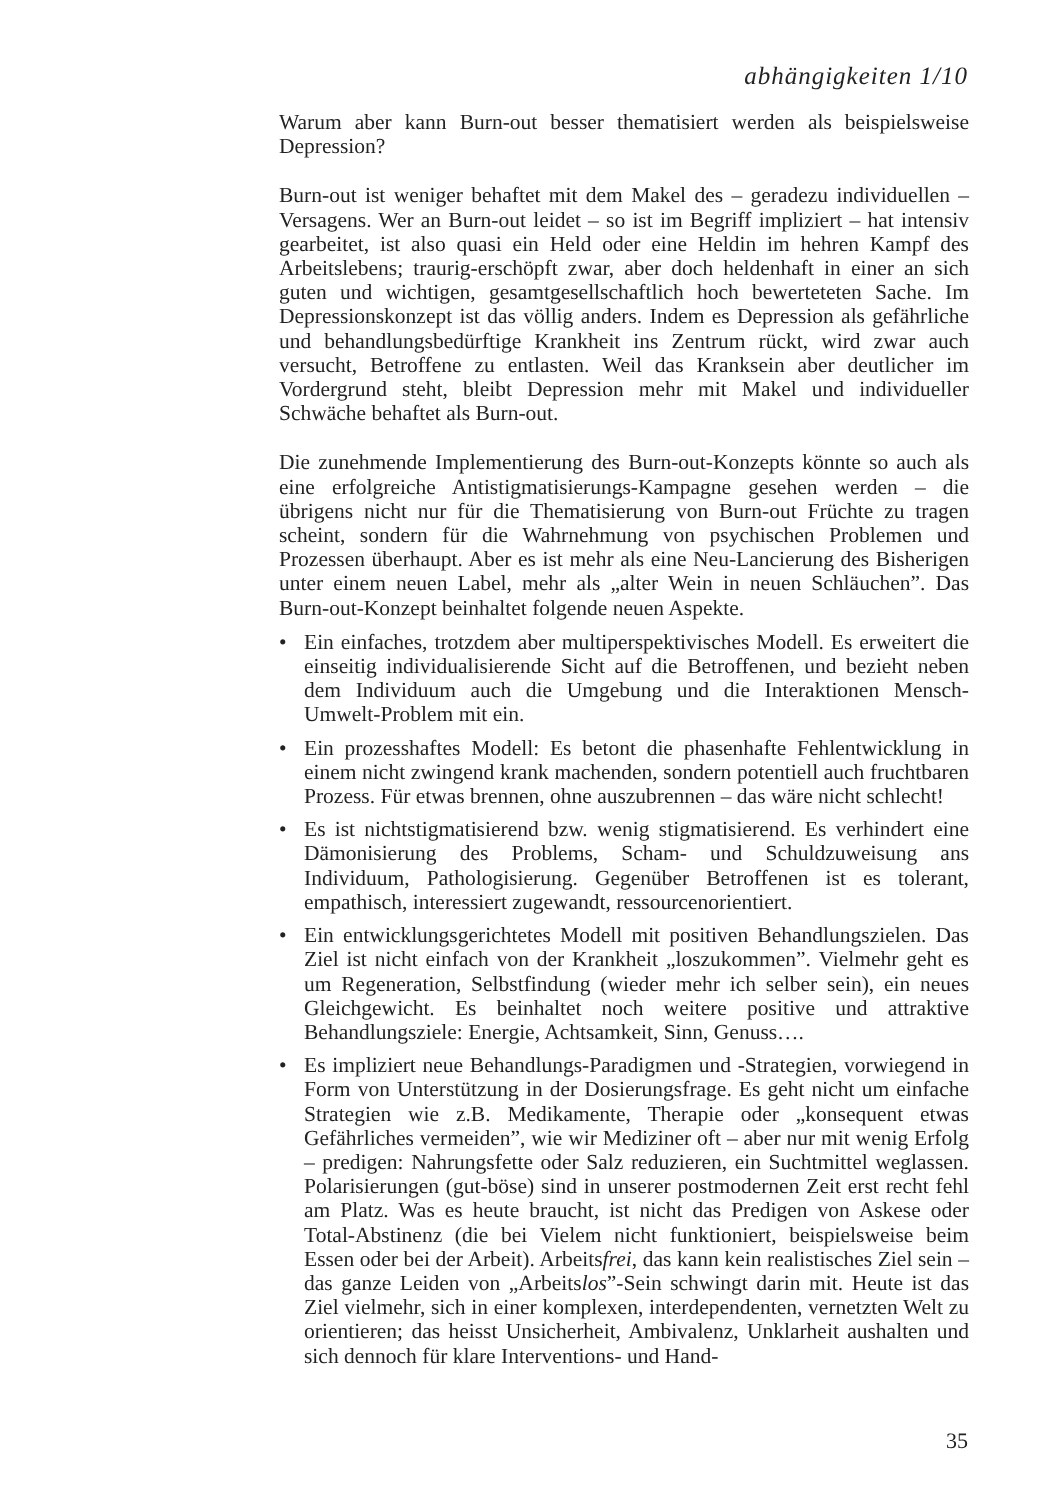abhängigkeiten 1/10
Warum aber kann Burn-out besser thematisiert werden als beispielsweise Depression?
Burn-out ist weniger behaftet mit dem Makel des – geradezu individuellen – Versagens. Wer an Burn-out leidet – so ist im Begriff impliziert – hat intensiv gearbeitet, ist also quasi ein Held oder eine Heldin im hehren Kampf des Arbeitslebens; traurig-erschöpft zwar, aber doch heldenhaft in einer an sich guten und wichtigen, gesamtgesellschaftlich hoch bewerteteten Sache. Im Depressionskonzept ist das völlig anders. Indem es Depression als gefährliche und behandlungsbedürftige Krankheit ins Zentrum rückt, wird zwar auch versucht, Betroffene zu entlasten. Weil das Kranksein aber deutlicher im Vordergrund steht, bleibt Depression mehr mit Makel und individueller Schwäche behaftet als Burn-out.
Die zunehmende Implementierung des Burn-out-Konzepts könnte so auch als eine erfolgreiche Antistigmatisierungs-Kampagne gesehen werden – die übrigens nicht nur für die Thematisierung von Burn-out Früchte zu tragen scheint, sondern für die Wahrnehmung von psychischen Problemen und Prozessen überhaupt. Aber es ist mehr als eine Neu-Lancierung des Bisherigen unter einem neuen Label, mehr als „alter Wein in neuen Schläuchen”. Das Burn-out-Konzept beinhaltet folgende neuen Aspekte.
• Ein einfaches, trotzdem aber multiperspektivisches Modell. Es erweitert die einseitig individualisierende Sicht auf die Betroffenen, und bezieht neben dem Individuum auch die Umgebung und die Interaktionen Mensch-Umwelt-Problem mit ein.
• Ein prozesshaftes Modell: Es betont die phasenhafte Fehlentwicklung in einem nicht zwingend krank machenden, sondern potentiell auch fruchtbaren Prozess. Für etwas brennen, ohne auszubrennen – das wäre nicht schlecht!
• Es ist nichtstigmatisierend bzw. wenig stigmatisierend. Es verhindert eine Dämonisierung des Problems, Scham- und Schuldzuweisung ans Individuum, Pathologisierung. Gegenüber Betroffenen ist es tolerant, empathisch, interessiert zugewandt, ressourcenorientiert.
• Ein entwicklungsgerichtetes Modell mit positiven Behandlungszielen. Das Ziel ist nicht einfach von der Krankheit „loszukommen”. Vielmehr geht es um Regeneration, Selbstfindung (wieder mehr ich selber sein), ein neues Gleichgewicht. Es beinhaltet noch weitere positive und attraktive Behandlungsziele: Energie, Achtsamkeit, Sinn, Genuss….
• Es impliziert neue Behandlungs-Paradigmen und -Strategien, vorwiegend in Form von Unterstützung in der Dosierungsfrage. Es geht nicht um einfache Strategien wie z.B. Medikamente, Therapie oder „konsequent etwas Gefährliches vermeiden”, wie wir Mediziner oft – aber nur mit wenig Erfolg – predigen: Nahrungsfette oder Salz reduzieren, ein Suchtmittel weglassen. Polarisierungen (gut-böse) sind in unserer postmodernen Zeit erst recht fehl am Platz. Was es heute braucht, ist nicht das Predigen von Askese oder Total-Abstinenz (die bei Vielem nicht funktioniert, beispielsweise beim Essen oder bei der Arbeit). Arbeitsfrei, das kann kein realistisches Ziel sein – das ganze Leiden von „Arbeitslos”-Sein schwingt darin mit. Heute ist das Ziel vielmehr, sich in einer komplexen, interdependenten, vernetzten Welt zu orientieren; das heisst Unsicherheit, Ambivalenz, Unklarheit aushalten und sich dennoch für klare Interventions- und Hand-
35